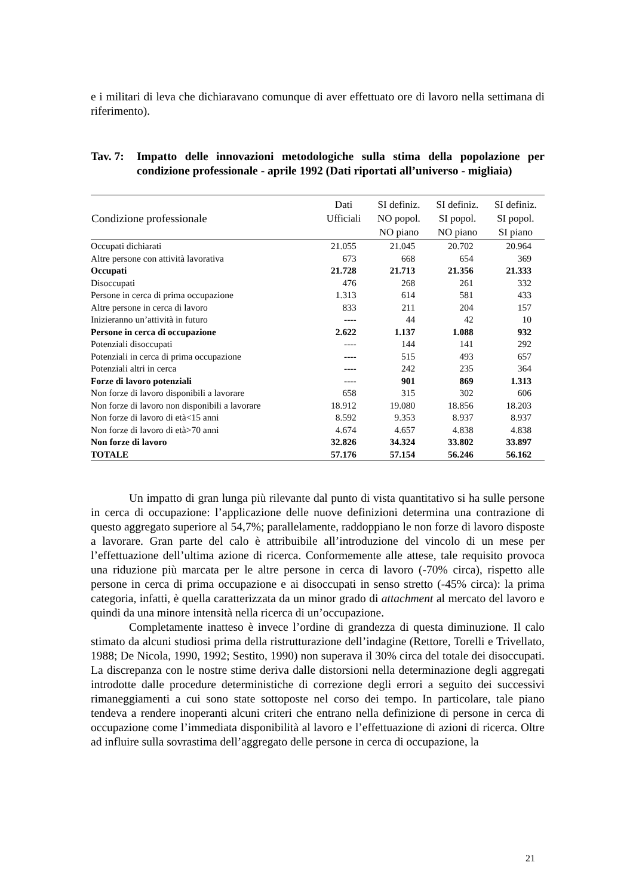e i militari di leva che dichiaravano comunque di aver effettuato ore di lavoro nella settimana di riferimento).
Tav. 7:
Impatto delle innovazioni metodologiche sulla stima della popolazione per condizione professionale - aprile 1992 (Dati riportati all’universo - migliaia)
| Condizione professionale | Dati Ufficiali | SI definiz. NO popol. NO piano | SI definiz. SI popol. NO piano | SI definiz. SI popol. SI piano |
| --- | --- | --- | --- | --- |
| Occupati dichiarati | 21.055 | 21.045 | 20.702 | 20.964 |
| Altre persone con attività lavorativa | 673 | 668 | 654 | 369 |
| Occupati | 21.728 | 21.713 | 21.356 | 21.333 |
| Disoccupati | 476 | 268 | 261 | 332 |
| Persone in cerca di prima occupazione | 1.313 | 614 | 581 | 433 |
| Altre persone in cerca di lavoro | 833 | 211 | 204 | 157 |
| Inizieranno un’attività in futuro | ---- | 44 | 42 | 10 |
| Persone in cerca di occupazione | 2.622 | 1.137 | 1.088 | 932 |
| Potenziali disoccupati | ---- | 144 | 141 | 292 |
| Potenziali in cerca di prima occupazione | ---- | 515 | 493 | 657 |
| Potenziali altri in cerca | ---- | 242 | 235 | 364 |
| Forze di lavoro potenziali | ---- | 901 | 869 | 1.313 |
| Non forze di lavoro disponibili a lavorare | 658 | 315 | 302 | 606 |
| Non forze di lavoro non disponibili a lavorare | 18.912 | 19.080 | 18.856 | 18.203 |
| Non forze di lavoro di età<15 anni | 8.592 | 9.353 | 8.937 | 8.937 |
| Non forze di lavoro di età>70 anni | 4.674 | 4.657 | 4.838 | 4.838 |
| Non forze di lavoro | 32.826 | 34.324 | 33.802 | 33.897 |
| TOTALE | 57.176 | 57.154 | 56.246 | 56.162 |
Un impatto di gran lunga più rilevante dal punto di vista quantitativo si ha sulle persone in cerca di occupazione: l’applicazione delle nuove definizioni determina una contrazione di questo aggregato superiore al 54,7%; parallelamente, raddoppiano le non forze di lavoro disposte a lavorare. Gran parte del calo è attribuibile all’introduzione del vincolo di un mese per l’effettuazione dell’ultima azione di ricerca. Conformemente alle attese, tale requisito provoca una riduzione più marcata per le altre persone in cerca di lavoro (-70% circa), rispetto alle persone in cerca di prima occupazione e ai disoccupati in senso stretto (-45% circa): la prima categoria, infatti, è quella caratterizzata da un minor grado di attachment al mercato del lavoro e quindi da una minore intensità nella ricerca di un’occupazione.
Completamente inatteso è invece l’ordine di grandezza di questa diminuzione. Il calo stimato da alcuni studiosi prima della ristrutturazione dell’indagine (Rettore, Torelli e Trivellato, 1988; De Nicola, 1990, 1992; Sestito, 1990) non superava il 30% circa del totale dei disoccupati. La discrepanza con le nostre stime deriva dalle distorsioni nella determinazione degli aggregati introdotte dalle procedure deterministiche di correzione degli errori a seguito dei successivi rimaneggiamenti a cui sono state sottoposte nel corso dei tempo. In particolare, tale piano tendeva a rendere inoperanti alcuni criteri che entrano nella definizione di persone in cerca di occupazione come l’immediata disponibilità al lavoro e l’effettuazione di azioni di ricerca. Oltre ad influire sulla sovrastima dell’aggregato delle persone in cerca di occupazione, la
21